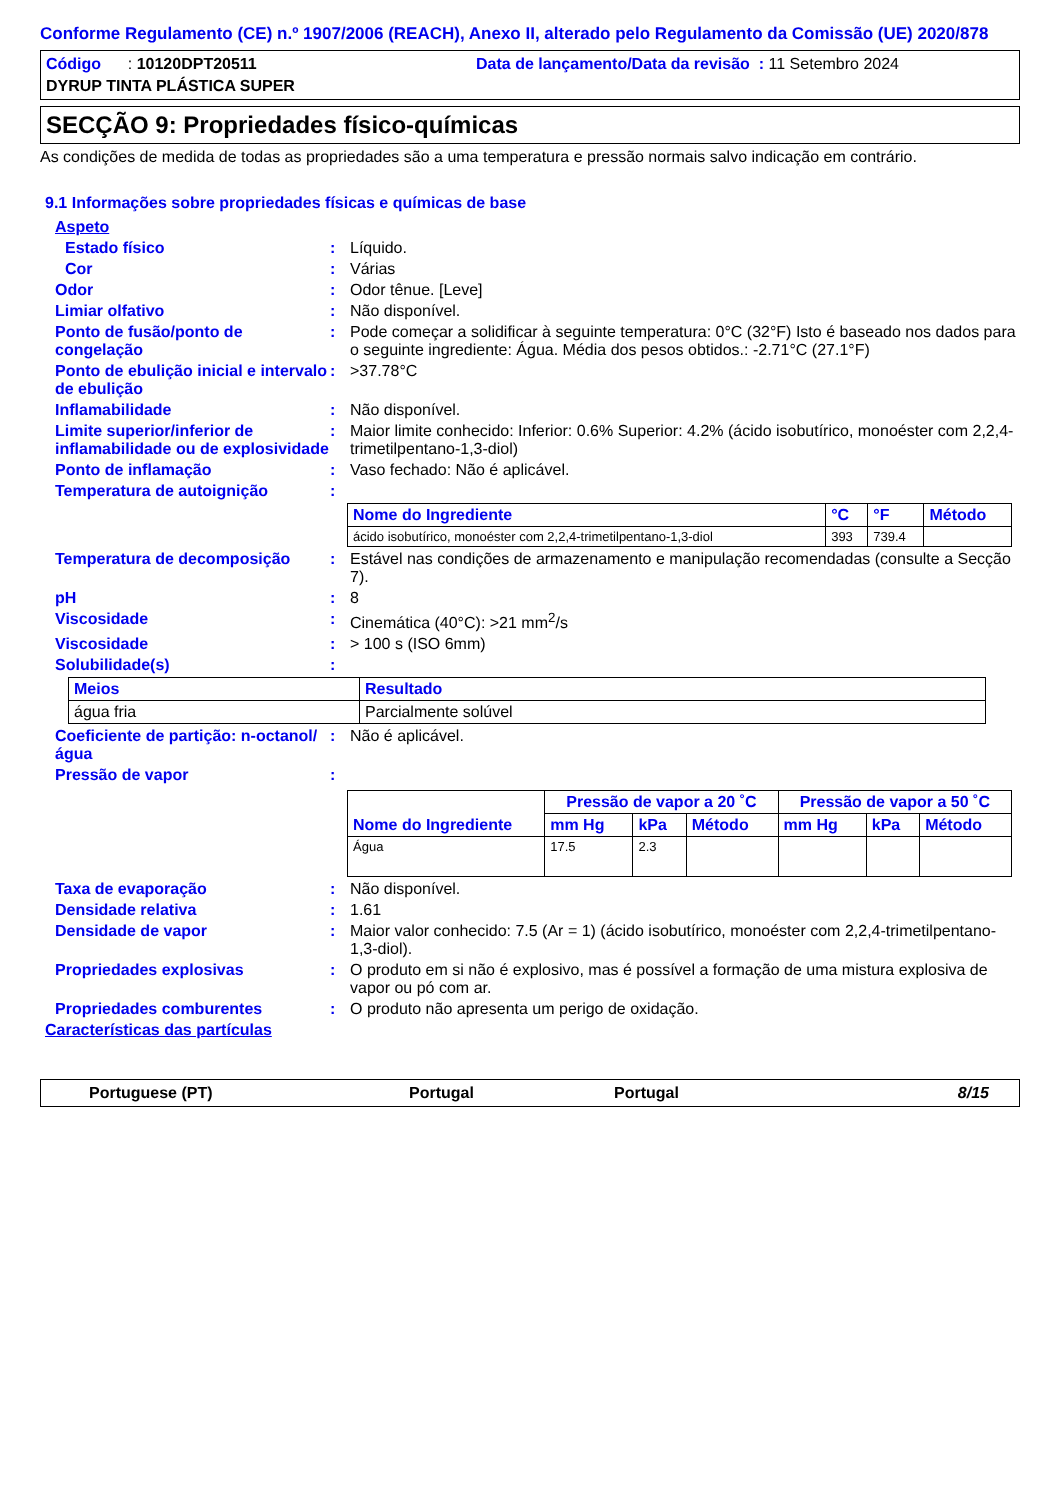Conforme Regulamento (CE) n.º 1907/2006 (REACH), Anexo II, alterado pelo Regulamento da Comissão (UE) 2020/878
Código : 10120DPT20511 Data de lançamento/Data da revisão : 11 Setembro 2024
DYRUP TINTA PLÁSTICA SUPER
SECÇÃO 9: Propriedades físico-químicas
As condições de medida de todas as propriedades são a uma temperatura e pressão normais salvo indicação em contrário.
9.1 Informações sobre propriedades físicas e químicas de base
Aspeto
Estado físico : Líquido.
Cor : Várias
Odor : Odor tênue. [Leve]
Limiar olfativo : Não disponível.
Ponto de fusão/ponto de congelação
: Pode começar a solidificar à seguinte temperatura: 0°C (32°F) Isto é baseado nos dados para o seguinte ingrediente: Água. Média dos pesos obtidos.: -2.71°C (27.1°F)
Ponto de ebulição inicial e intervalo de ebulição
: >37.78°C
Inflamabilidade : Não disponível.
Limite superior/inferior de inflamabilidade ou de explosividade
: Maior limite conhecido: Inferior: 0.6% Superior: 4.2% (ácido isobutírico, monoéster com 2,2,4-trimetilpentano-1,3-diol)
Ponto de inflamação : Vaso fechado: Não é aplicável.
Temperatura de autoignição :
| Nome do Ingrediente | °C | °F | Método |
| --- | --- | --- | --- |
| ácido isobutírico, monoéster com 2,2,4-trimetilpentano-1,3-diol | 393 | 739.4 | |
Temperatura de decomposição : Estável nas condições de armazenamento e manipulação recomendadas (consulte a Secção 7).
pH : 8
Viscosidade : Cinemática (40°C): >21 mm<sup>2</sup>/s
Viscosidade : > 100 s (ISO 6mm)
Solubilidade(s) :
| Meios | Resultado |
| --- | --- |
| água fria | Parcialmente solúvel |
Coeficiente de partição: n-octanol/água
: Não é aplicável.
Pressão de vapor :
| Nome do Ingrediente | Pressão de vapor a 20 ˚C | | | Pressão de vapor a 50 ˚C | | |
| --- | --- | --- | --- | --- | --- | --- |
| | mm Hg | kPa | Método | mm Hg | kPa | Método |
| Água | 17.5 | 2.3 | | | | |
Taxa de evaporação : Não disponível.
Densidade relativa : 1.61
Densidade de vapor : Maior valor conhecido: 7.5 (Ar = 1) (ácido isobutírico, monoéster com 2,2,4-trimetilpentano-1,3-diol).
Propriedades explosivas : O produto em si não é explosivo, mas é possível a formação de uma mistura explosiva de vapor ou pó com ar.
Propriedades comburentes : O produto não apresenta um perigo de oxidação.
Características das partículas
Portuguese (PT) Portugal Portugal 8/15